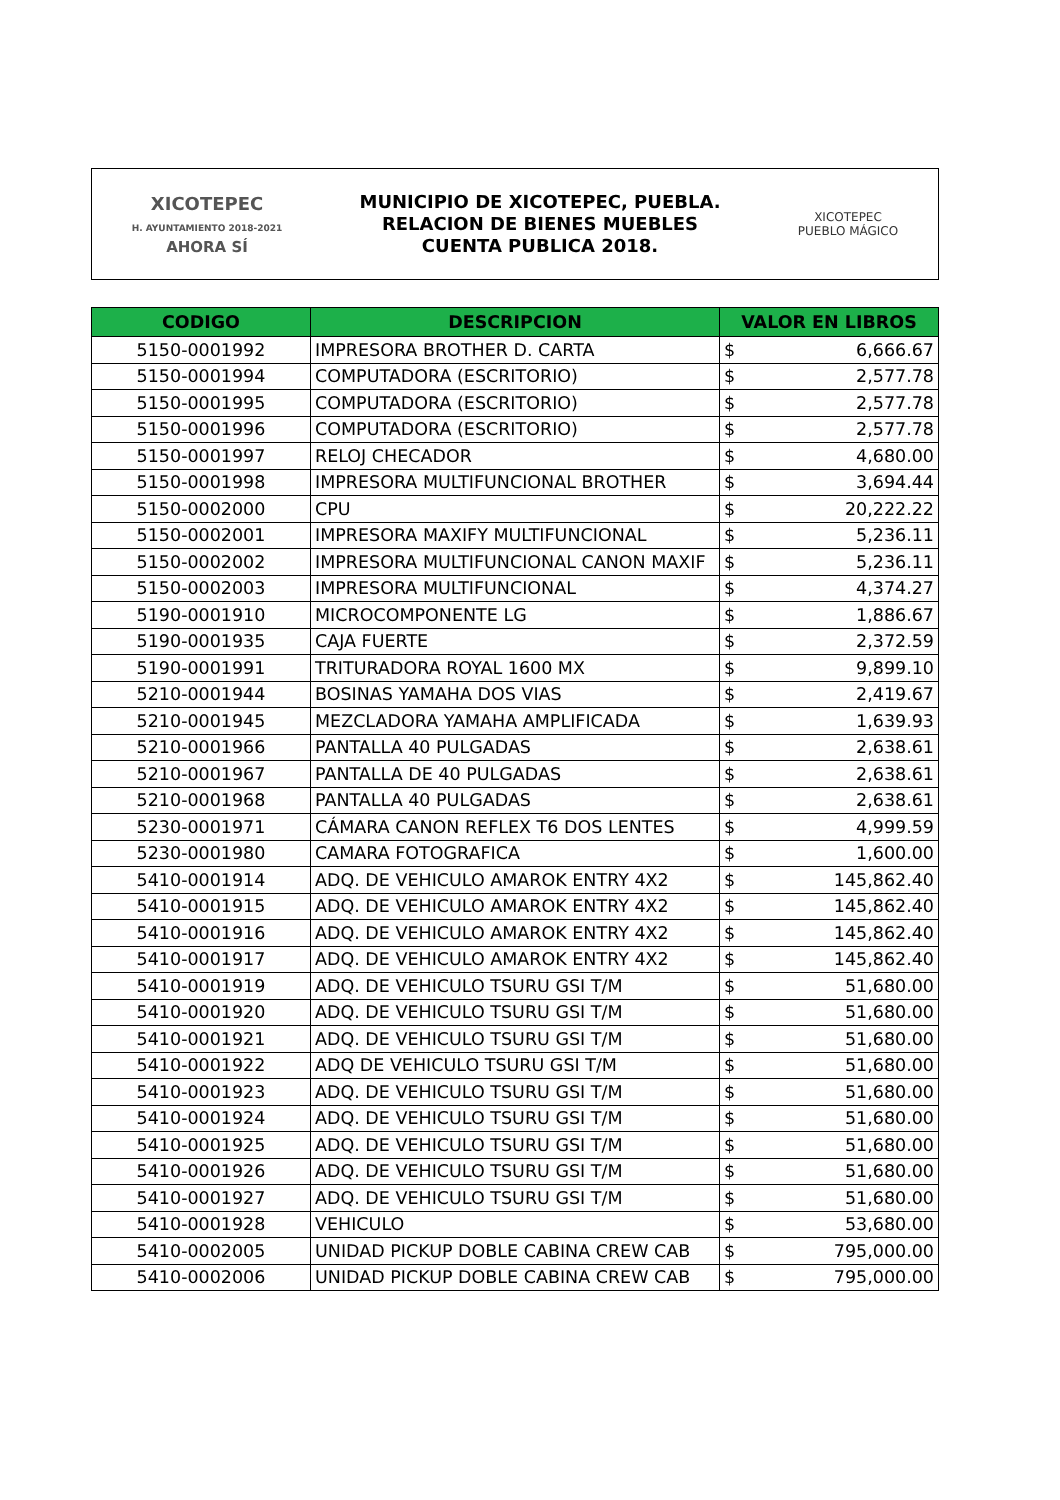XICOTEPEC
H. AYUNTAMIENTO 2018-2021
AHORA SÍ
MUNICIPIO DE XICOTEPEC, PUEBLA.
RELACION DE BIENES MUEBLES
CUENTA PUBLICA 2018.
XICOTEPEC
PUEBLO MÁGICO
| CODIGO | DESCRIPCION | VALOR EN LIBROS | |
| --- | --- | --- | --- |
| 5150-0001992 | IMPRESORA BROTHER D. CARTA | $ | 6,666.67 |
| 5150-0001994 | COMPUTADORA (ESCRITORIO) | $ | 2,577.78 |
| 5150-0001995 | COMPUTADORA (ESCRITORIO) | $ | 2,577.78 |
| 5150-0001996 | COMPUTADORA (ESCRITORIO) | $ | 2,577.78 |
| 5150-0001997 | RELOJ CHECADOR | $ | 4,680.00 |
| 5150-0001998 | IMPRESORA MULTIFUNCIONAL BROTHER | $ | 3,694.44 |
| 5150-0002000 | CPU | $ | 20,222.22 |
| 5150-0002001 | IMPRESORA MAXIFY MULTIFUNCIONAL | $ | 5,236.11 |
| 5150-0002002 | IMPRESORA MULTIFUNCIONAL CANON MAXIF | $ | 5,236.11 |
| 5150-0002003 | IMPRESORA MULTIFUNCIONAL | $ | 4,374.27 |
| 5190-0001910 | MICROCOMPONENTE LG | $ | 1,886.67 |
| 5190-0001935 | CAJA FUERTE | $ | 2,372.59 |
| 5190-0001991 | TRITURADORA ROYAL 1600 MX | $ | 9,899.10 |
| 5210-0001944 | BOSINAS YAMAHA DOS VIAS | $ | 2,419.67 |
| 5210-0001945 | MEZCLADORA YAMAHA AMPLIFICADA | $ | 1,639.93 |
| 5210-0001966 | PANTALLA 40 PULGADAS | $ | 2,638.61 |
| 5210-0001967 | PANTALLA DE 40 PULGADAS | $ | 2,638.61 |
| 5210-0001968 | PANTALLA 40 PULGADAS | $ | 2,638.61 |
| 5230-0001971 | CÁMARA CANON REFLEX T6 DOS LENTES | $ | 4,999.59 |
| 5230-0001980 | CAMARA FOTOGRAFICA | $ | 1,600.00 |
| 5410-0001914 | ADQ. DE VEHICULO AMAROK ENTRY 4X2 | $ | 145,862.40 |
| 5410-0001915 | ADQ. DE VEHICULO AMAROK ENTRY 4X2 | $ | 145,862.40 |
| 5410-0001916 | ADQ. DE VEHICULO AMAROK ENTRY 4X2 | $ | 145,862.40 |
| 5410-0001917 | ADQ. DE VEHICULO AMAROK ENTRY 4X2 | $ | 145,862.40 |
| 5410-0001919 | ADQ. DE VEHICULO TSURU GSI T/M | $ | 51,680.00 |
| 5410-0001920 | ADQ. DE VEHICULO TSURU GSI T/M | $ | 51,680.00 |
| 5410-0001921 | ADQ. DE VEHICULO TSURU GSI T/M | $ | 51,680.00 |
| 5410-0001922 | ADQ DE VEHICULO TSURU GSI T/M | $ | 51,680.00 |
| 5410-0001923 | ADQ. DE VEHICULO TSURU GSI T/M | $ | 51,680.00 |
| 5410-0001924 | ADQ. DE VEHICULO TSURU GSI T/M | $ | 51,680.00 |
| 5410-0001925 | ADQ. DE VEHICULO TSURU GSI T/M | $ | 51,680.00 |
| 5410-0001926 | ADQ. DE VEHICULO TSURU GSI T/M | $ | 51,680.00 |
| 5410-0001927 | ADQ. DE VEHICULO TSURU GSI T/M | $ | 51,680.00 |
| 5410-0001928 | VEHICULO | $ | 53,680.00 |
| 5410-0002005 | UNIDAD PICKUP DOBLE CABINA CREW CAB | $ | 795,000.00 |
| 5410-0002006 | UNIDAD PICKUP DOBLE CABINA CREW CAB | $ | 795,000.00 |